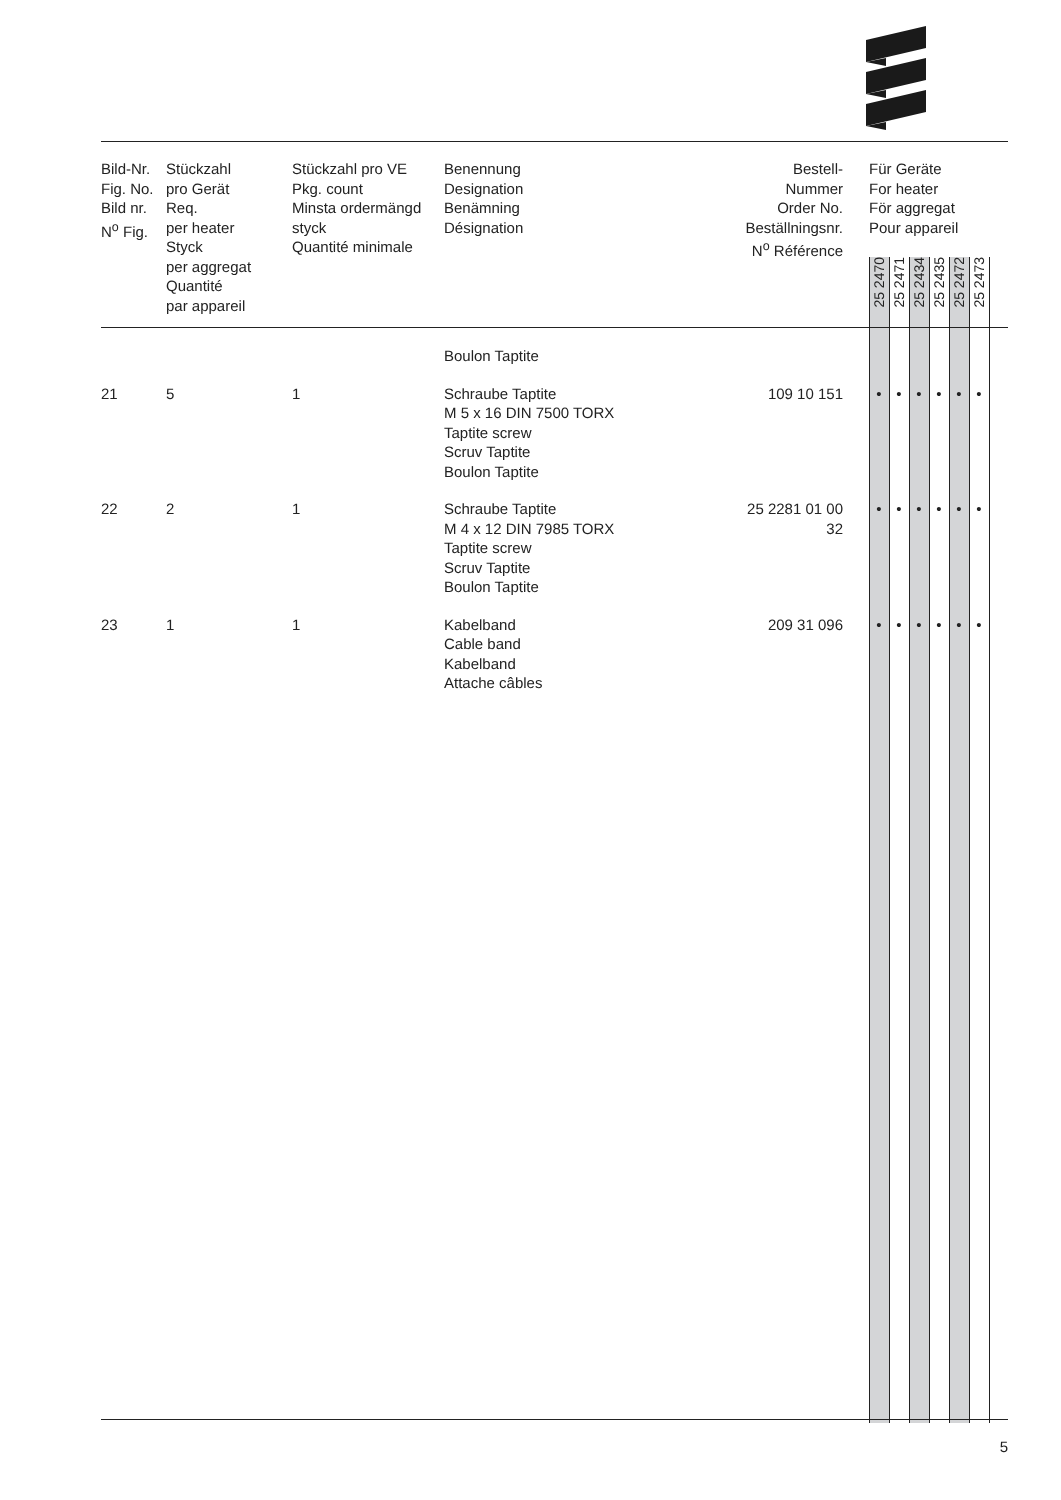| Bild-Nr. Fig. No. Bild nr. N<sup>o</sup> Fig. | Stückzahl pro Gerät Req. per heater Styck per aggregat Quantité par appareil | Stückzahl pro VE Pkg. count Minsta ordermängd styck Quantité minimale | Benennung Designation Benämning Désignation | Bestell-Nummer Order No. Beställningsnr. N<sup>o</sup> Référence | | Für Geräte For heater För aggregat Pour appareil | | | | | | |
| --- | --- | --- | --- | --- | --- | --- | --- | --- | --- | --- | --- | --- |
| | | | | | | 25 2470 | 25 2471 | 25 2434 | 25 2435 | 25 2472 | 25 2473 | |
| | | | Boulon Taptite | | | | | | | | | |
| 21 | 5 | 1 | Schraube Taptite M 5 x 16 DIN 7500 TORX Taptite screw Scruv Taptite Boulon Taptite | 109 10 151 | | • | • | • | • | • | • | |
| 22 | 2 | 1 | Schraube Taptite M 4 x 12 DIN 7985 TORX Taptite screw Scruv Taptite Boulon Taptite | 25 2281 01 00 32 | | • | • | • | • | • | • | |
| 23 | 1 | 1 | Kabelband Cable band Kabelband Attache câbles | 209 31 096 | | • | • | • | • | • | • | |
5